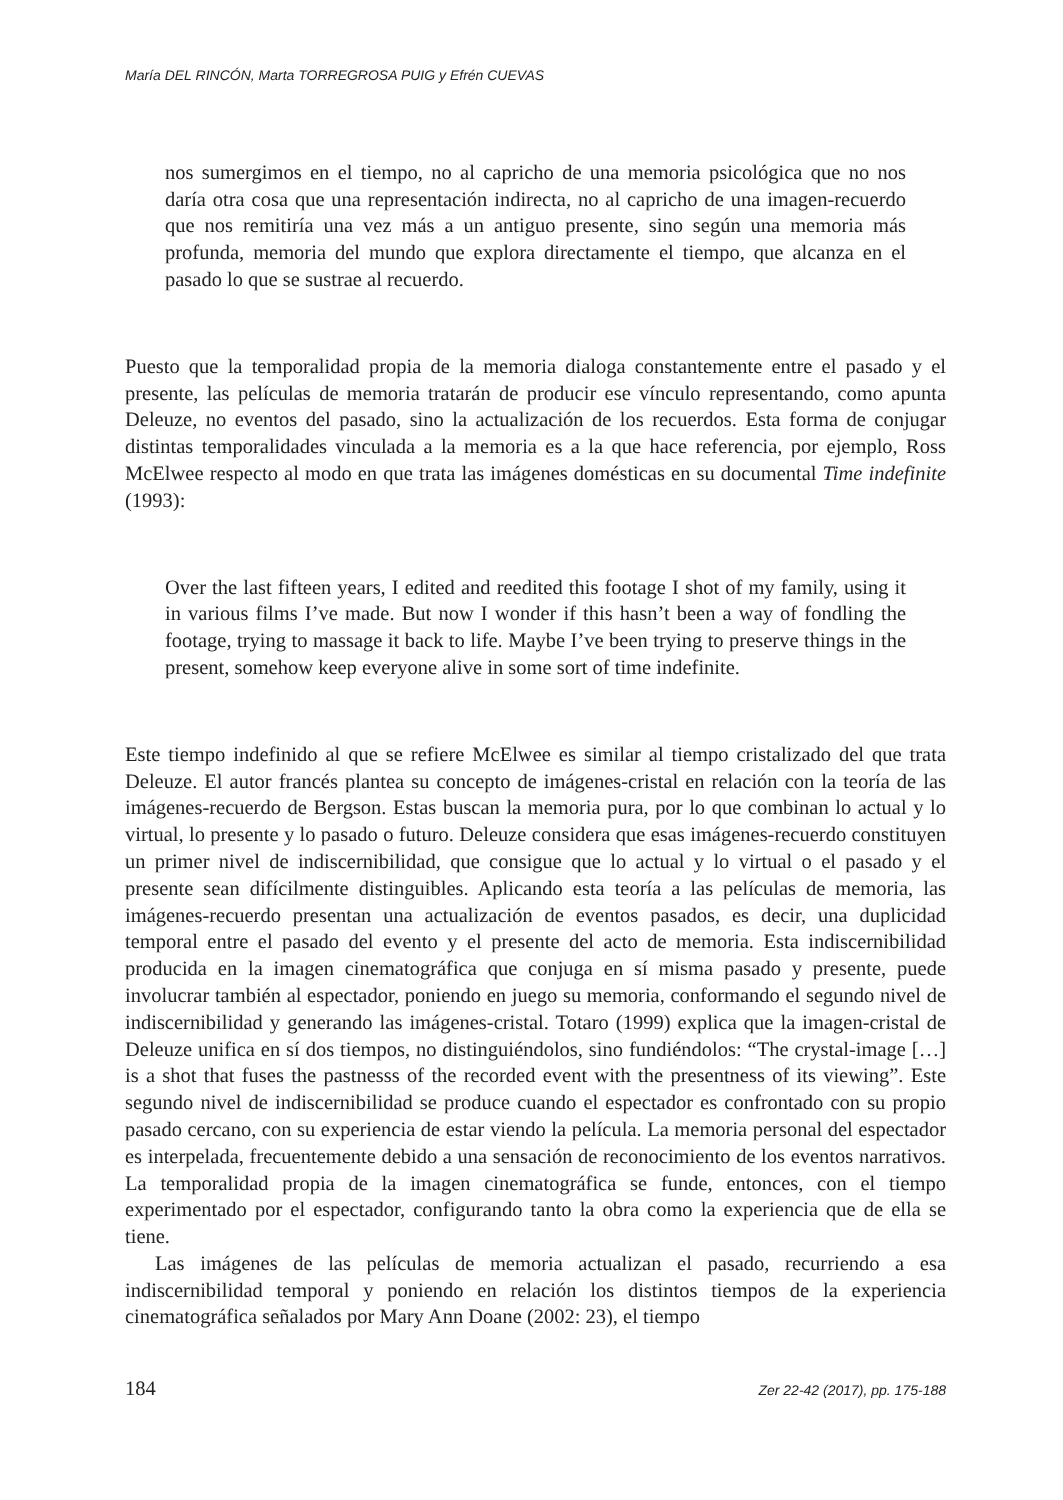María DEL RINCÓN, Marta TORREGROSA PUIG y Efrén CUEVAS
nos sumergimos en el tiempo, no al capricho de una memoria psicológica que no nos daría otra cosa que una representación indirecta, no al capricho de una imagen-recuerdo que nos remitiría una vez más a un antiguo presente, sino según una memoria más profunda, memoria del mundo que explora directamente el tiempo, que alcanza en el pasado lo que se sustrae al recuerdo.
Puesto que la temporalidad propia de la memoria dialoga constantemente entre el pasado y el presente, las películas de memoria tratarán de producir ese vínculo representando, como apunta Deleuze, no eventos del pasado, sino la actualización de los recuerdos. Esta forma de conjugar distintas temporalidades vinculada a la memoria es a la que hace referencia, por ejemplo, Ross McElwee respecto al modo en que trata las imágenes domésticas en su documental Time indefinite (1993):
Over the last fifteen years, I edited and reedited this footage I shot of my family, using it in various films I’ve made. But now I wonder if this hasn’t been a way of fondling the footage, trying to massage it back to life. Maybe I’ve been trying to preserve things in the present, somehow keep everyone alive in some sort of time indefinite.
Este tiempo indefinido al que se refiere McElwee es similar al tiempo cristalizado del que trata Deleuze. El autor francés plantea su concepto de imágenes-cristal en relación con la teoría de las imágenes-recuerdo de Bergson. Estas buscan la memoria pura, por lo que combinan lo actual y lo virtual, lo presente y lo pasado o futuro. Deleuze considera que esas imágenes-recuerdo constituyen un primer nivel de indiscernibilidad, que consigue que lo actual y lo virtual o el pasado y el presente sean difícilmente distinguibles. Aplicando esta teoría a las películas de memoria, las imágenes-recuerdo presentan una actualización de eventos pasados, es decir, una duplicidad temporal entre el pasado del evento y el presente del acto de memoria. Esta indiscernibilidad producida en la imagen cinematográfica que conjuga en sí misma pasado y presente, puede involucrar también al espectador, poniendo en juego su memoria, conformando el segundo nivel de indiscernibilidad y generando las imágenes-cristal. Totaro (1999) explica que la imagen-cristal de Deleuze unifica en sí dos tiempos, no distinguiéndolos, sino fundiéndolos: “The crystal-image […] is a shot that fuses the pastnesss of the recorded event with the presentness of its viewing”. Este segundo nivel de indiscernibilidad se produce cuando el espectador es confrontado con su propio pasado cercano, con su experiencia de estar viendo la película. La memoria personal del espectador es interpelada, frecuentemente debido a una sensación de reconocimiento de los eventos narrativos. La temporalidad propia de la imagen cinematográfica se funde, entonces, con el tiempo experimentado por el espectador, configurando tanto la obra como la experiencia que de ella se tiene.
Las imágenes de las películas de memoria actualizan el pasado, recurriendo a esa indiscernibilidad temporal y poniendo en relación los distintos tiempos de la experiencia cinematográfica señalados por Mary Ann Doane (2002: 23), el tiempo
184 Zer 22-42 (2017), pp. 175-188